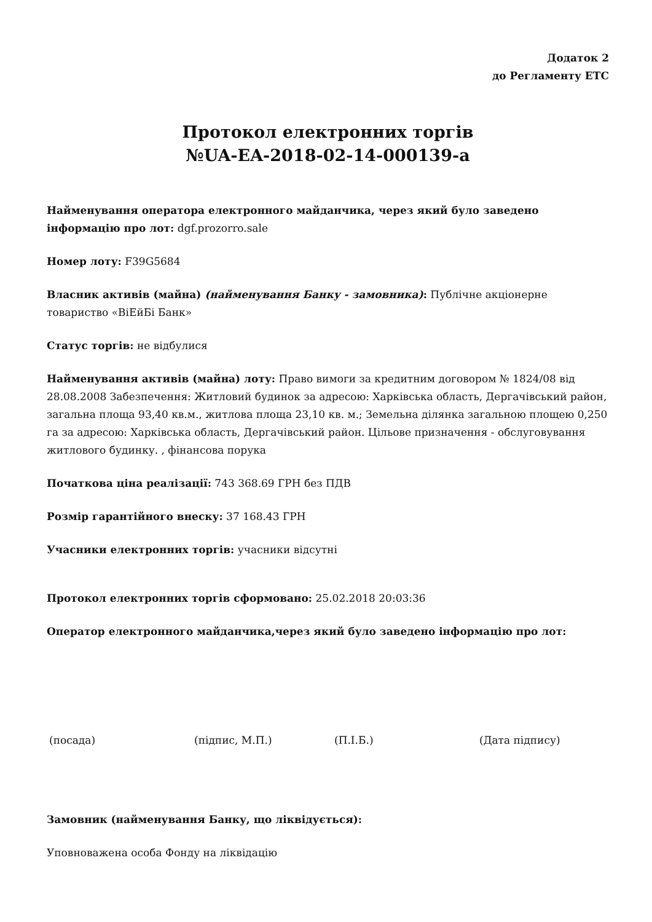Додаток 2
до Регламенту ЕТС
Протокол електронних торгів
№UA-EA-2018-02-14-000139-a
Найменування оператора електронного майданчика, через який було заведено інформацію про лот: dgf.prozorro.sale
Номер лоту: F39G5684
Власник активів (майна) (найменування Банку - замовника): Публічне акціонерне товариство «ВіЕйБі Банк»
Статус торгів: не відбулися
Найменування активів (майна) лоту: Право вимоги за кредитним договором № 1824/08 від 28.08.2008 Забезпечення: Житловий будинок за адресою: Харківська область, Дергачівський район, загальна площа 93,40 кв.м., житлова площа 23,10 кв. м.; Земельна ділянка загальною площею 0,250 га за адресою: Харківська область, Дергачівський район. Цільове призначення - обслуговування житлового будинку. , фінансова порука
Початкова ціна реалізації: 743 368.69 ГРН без ПДВ
Розмір гарантійного внеску: 37 168.43 ГРН
Учасники електронних торгів: учасники відсутні
Протокол електронних торгів сформовано: 25.02.2018 20:03:36
Оператор електронного майданчика,через який було заведено інформацію про лот:
(посада) (підпис, М.П.) (П.І.Б.) (Дата підпису)
Замовник (найменування Банку, що ліквідується):
Уповноважена особа Фонду на ліквідацію